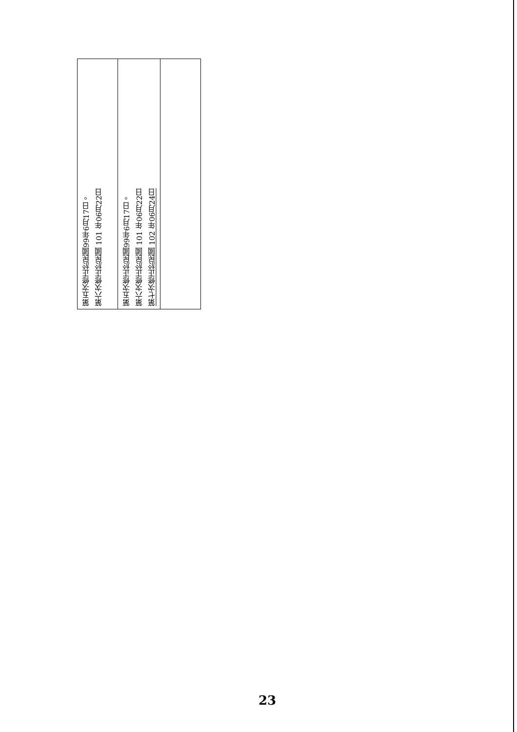| 第五次修正於民國99年6月17日。 第六次修正於民國 101 年06月22日 | 第五次修正於民國99年6月17日。 第六次修正於民國 101 年06月22日 第七次修正於民國 102 年06月24日 | |
23